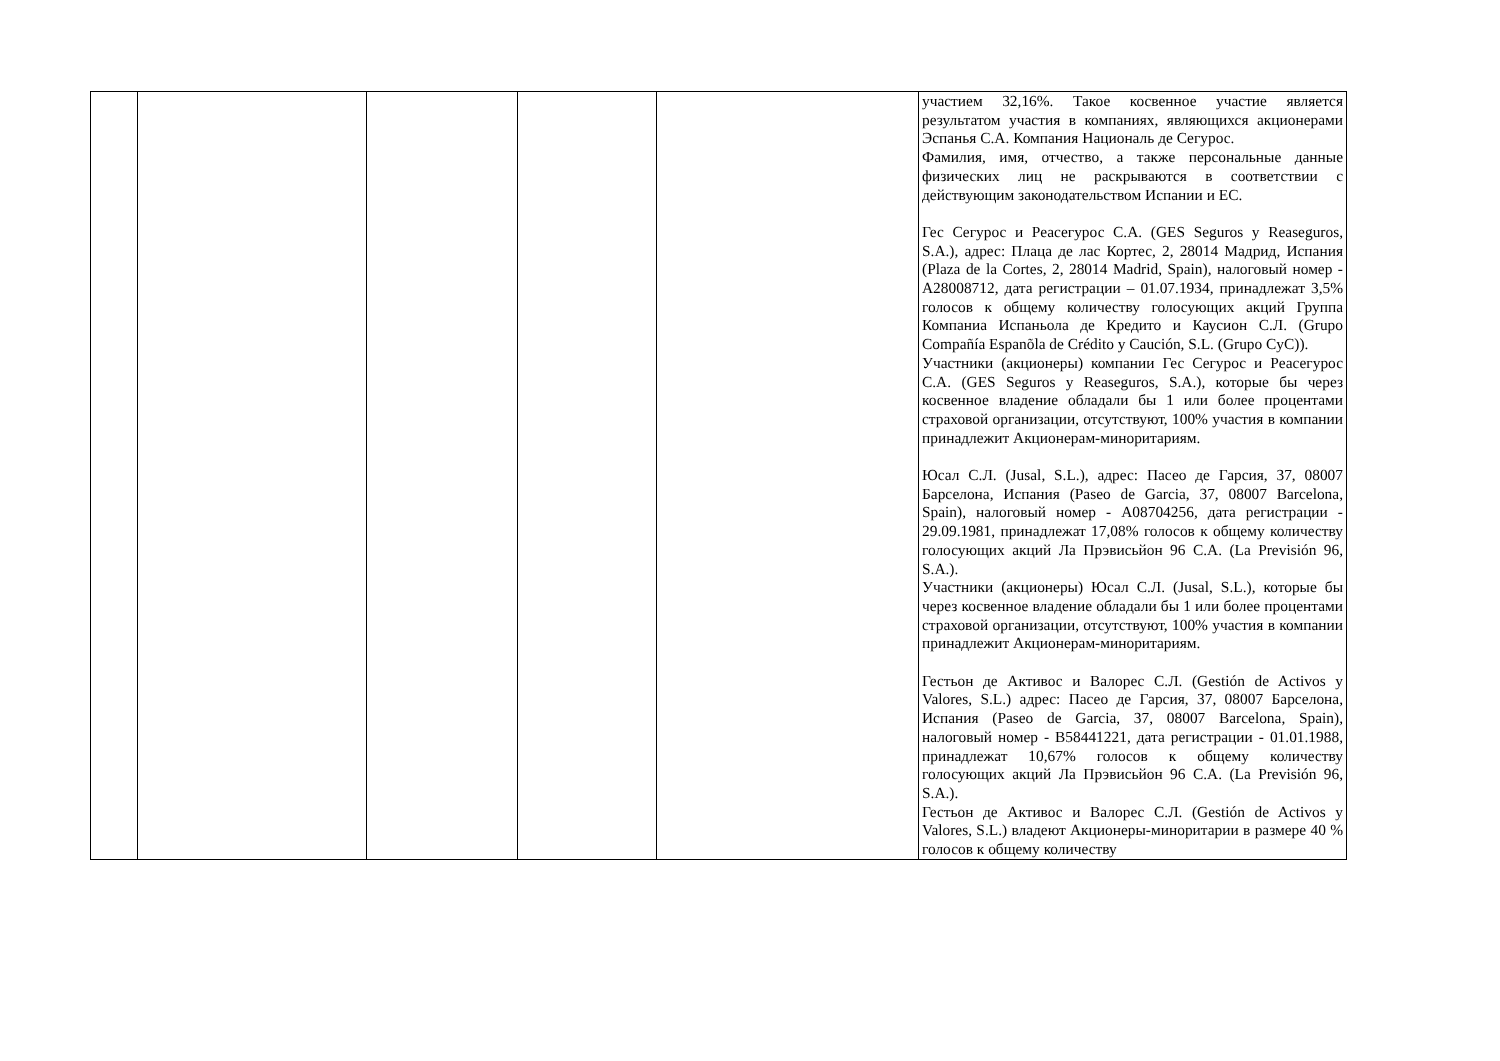| | | | | | участием 32,16%. Такое косвенное участие является результатом участия в компаниях, являющихся акционерами Эспанья С.А. Компания Националь де Сегурос. Фамилия, имя, отчество, а также персональные данные физических лиц не раскрываются в соответствии с действующим законодательством Испании и ЕС. Гес Сегурос и Реасегурос С.А. (GES Seguros y Reaseguros, S.A.), адрес: Плаца де лас Кортес, 2, 28014 Мадрид, Испания (Plaza de la Cortes, 2, 28014 Madrid, Spain), налоговый номер - A28008712, дата регистрации – 01.07.1934, принадлежат 3,5% голосов к общему количеству голосующих акций Группа Компаниа Испаньола де Кредито и Каусион С.Л. (Grupo Compañía Espanõla de Crédito y Caución, S.L. (Grupo CyC)). Участники (акционеры) компании Гес Сегурос и Реасегурос С.А. (GES Seguros y Reaseguros, S.A.), которые бы через косвенное владение обладали бы 1 или более процентами страховой организации, отсутствуют, 100% участия в компании принадлежит Акционерам-миноритариям. Юсал С.Л. (Jusal, S.L.), адрес: Пасео де Гарсия, 37, 08007 Барселона, Испания (Paseo de Garcia, 37, 08007 Barcelona, Spain), налоговый номер - A08704256, дата регистрации - 29.09.1981, принадлежат 17,08% голосов к общему количеству голосующих акций Ла Прэвисьйон 96 С.А. (La Previsión 96, S.A.). Участники (акционеры) Юсал С.Л. (Jusal, S.L.), которые бы через косвенное владение обладали бы 1 или более процентами страховой организации, отсутствуют, 100% участия в компании принадлежит Акционерам-миноритариям. Гестьон де Активос и Валорес С.Л. (Gestión de Activos y Valores, S.L.) адрес: Пасео де Гарсия, 37, 08007 Барселона, Испания (Paseo de Garcia, 37, 08007 Barcelona, Spain), налоговый номер - B58441221, дата регистрации - 01.01.1988, принадлежат 10,67% голосов к общему количеству голосующих акций Ла Прэвисьйон 96 С.А. (La Previsión 96, S.A.). Гестьон де Активос и Валорес С.Л. (Gestión de Activos y Valores, S.L.) владеют Акционеры-миноритарии в размере 40 % голосов к общему количеству |